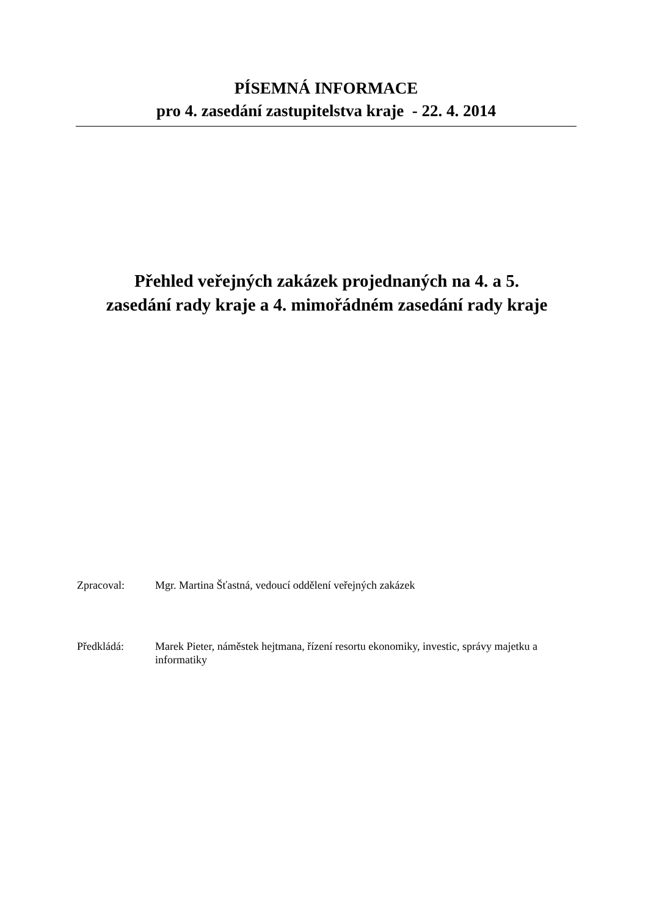PÍSEMNÁ INFORMACE
pro 4. zasedání zastupitelstva kraje - 22. 4. 2014
Přehled veřejných zakázek projednaných na 4. a 5.
zasedání rady kraje a 4. mimořádném zasedání rady kraje
Zpracoval: Mgr. Martina Šťastná, vedoucí oddělení veřejných zakázek
Předkládá: Marek Pieter, náměstek hejtmana, řízení resortu ekonomiky, investic, správy majetku a informatiky